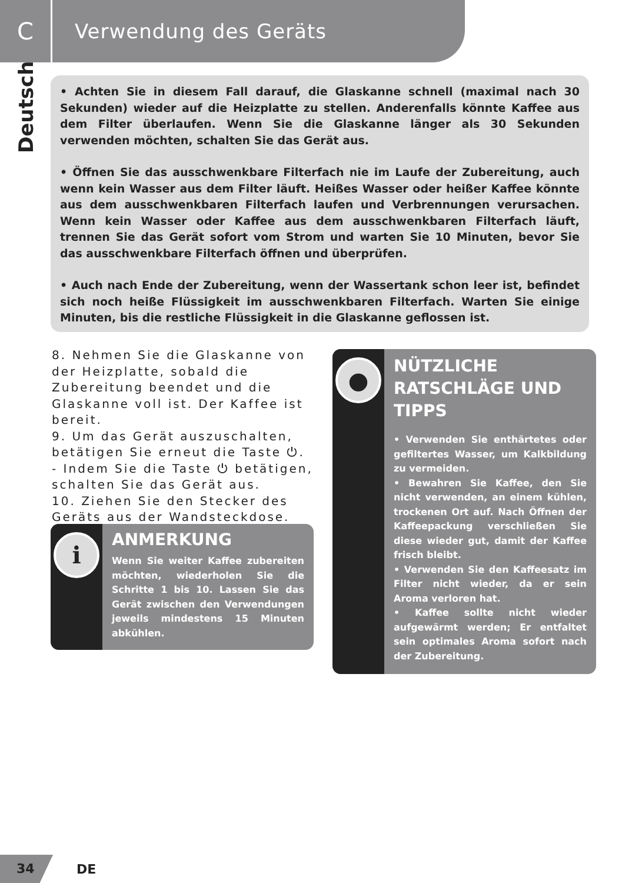C
Verwendung des Geräts
Deutsch
• Achten Sie in diesem Fall darauf, die Glaskanne schnell (maximal nach 30 Sekunden) wieder auf die Heizplatte zu stellen. Anderenfalls könnte Kaffee aus dem Filter überlaufen. Wenn Sie die Glaskanne länger als 30 Sekunden verwenden möchten, schalten Sie das Gerät aus.
• Öffnen Sie das ausschwenkbare Filterfach nie im Laufe der Zubereitung, auch wenn kein Wasser aus dem Filter läuft. Heißes Wasser oder heißer Kaffee könnte aus dem ausschwenkbaren Filterfach laufen und Verbrennungen verursachen. Wenn kein Wasser oder Kaffee aus dem ausschwenkbaren Filterfach läuft, trennen Sie das Gerät sofort vom Strom und warten Sie 10 Minuten, bevor Sie das ausschwenkbare Filterfach öffnen und überprüfen.
• Auch nach Ende der Zubereitung, wenn der Wassertank schon leer ist, befindet sich noch heiße Flüssigkeit im ausschwenkbaren Filterfach. Warten Sie einige Minuten, bis die restliche Flüssigkeit in die Glaskanne geflossen ist.
8. Nehmen Sie die Glaskanne von der Heizplatte, sobald die Zubereitung beendet und die Glaskanne voll ist. Der Kaffee ist bereit.
9. Um das Gerät auszuschalten, betätigen Sie erneut die Taste ⏻.
- Indem Sie die Taste ⏻ betätigen, schalten Sie das Gerät aus.
10. Ziehen Sie den Stecker des Geräts aus der Wandsteckdose.
i
ANMERKUNG
Wenn Sie weiter Kaffee zubereiten möchten, wiederholen Sie die Schritte 1 bis 10. Lassen Sie das Gerät zwischen den Verwendungen jeweils mindestens 15 Minuten abkühlen.
●
NÜTZLICHE RATSCHLÄGE UND TIPPS
• Verwenden Sie enthärtetes oder gefiltertes Wasser, um Kalkbildung zu vermeiden.
• Bewahren Sie Kaffee, den Sie nicht verwenden, an einem kühlen, trockenen Ort auf. Nach Öffnen der Kaffeepackung verschließen Sie diese wieder gut, damit der Kaffee frisch bleibt.
• Verwenden Sie den Kaffeesatz im Filter nicht wieder, da er sein Aroma verloren hat.
• Kaffee sollte nicht wieder aufgewärmt werden; Er entfaltet sein optimales Aroma sofort nach der Zubereitung.
34
DE